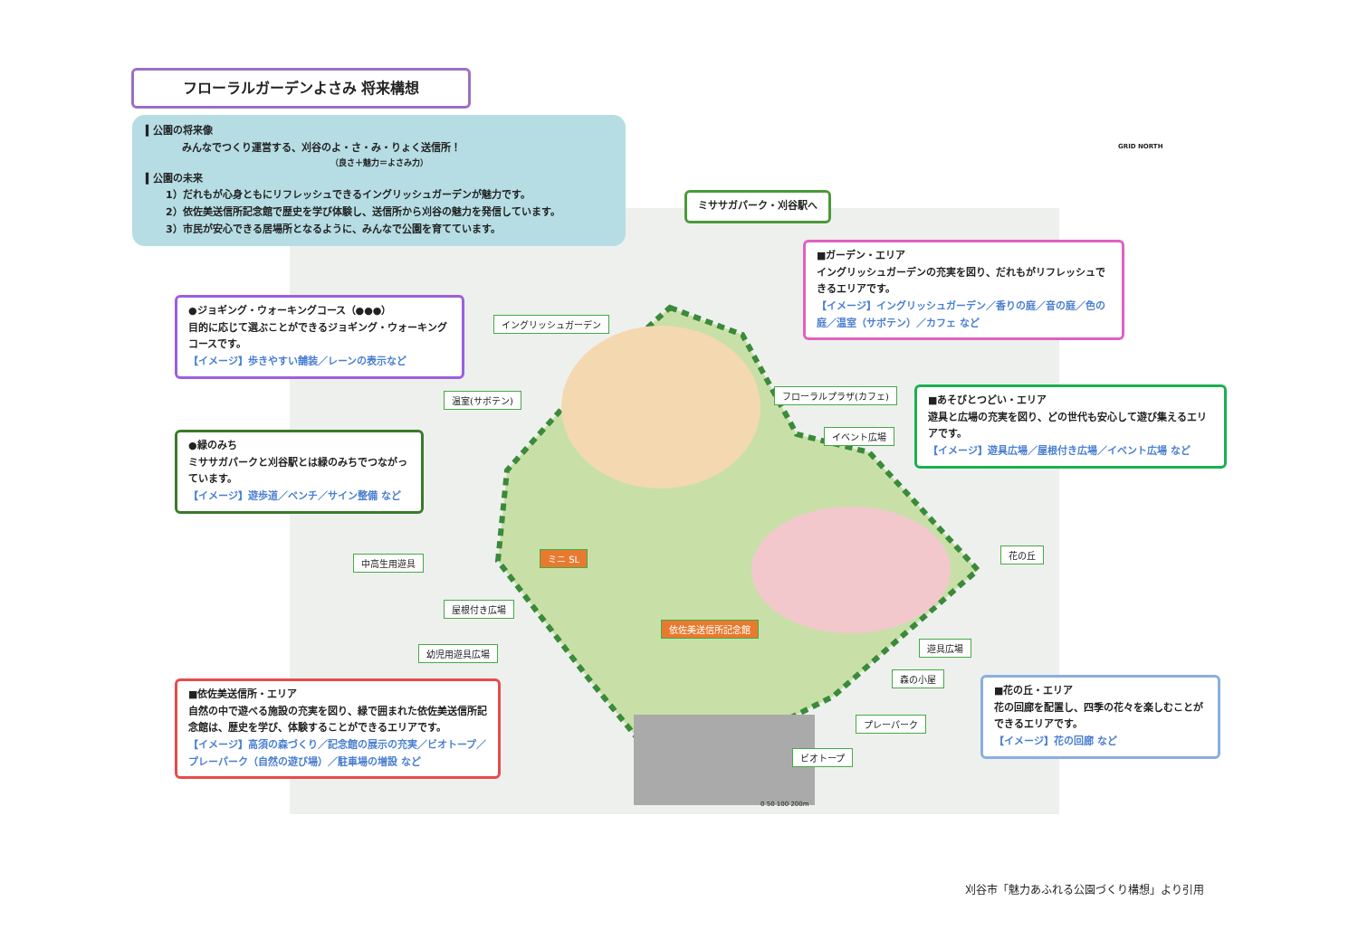フローラルガーデンよさみ 将来構想
▍公園の将来像
みんなでつくり運営する、刈谷のよ・さ・み・りょく送信所！
（良さ＋魅力＝よさみ力）
▍公園の未来
1）だれもが心身ともにリフレッシュできるイングリッシュガーデンが魅力です。
2）依佐美送信所記念館で歴史を学び体験し、送信所から刈谷の魅力を発信しています。
3）市民が安心できる居場所となるように、みんなで公園を育てています。
ミササガパーク・刈谷駅へ
GRID NORTH
■ガーデン・エリア
イングリッシュガーデンの充実を図り、だれもがリフレッシュできるエリアです。
【イメージ】イングリッシュガーデン／香りの庭／音の庭／色の庭／温室（サボテン）／カフェ など
●ジョギング・ウォーキングコース（●●●）
目的に応じて選ぶことができるジョギング・ウォーキングコースです。
【イメージ】歩きやすい舗装／レーンの表示など
■あそびとつどい・エリア
遊具と広場の充実を図り、どの世代も安心して遊び集えるエリアです。
【イメージ】遊具広場／屋根付き広場／イベント広場 など
●緑のみち
ミササガパークと刈谷駅とは緑のみちでつながっています。
【イメージ】遊歩道／ベンチ／サイン整備 など
イングリッシュガーデン
温室(サボテン) フローラルプラザ(カフェ)
イベント広場
ミニ SL
中高生用遊具
花の丘
屋根付き広場
依佐美送信所記念館
幼児用遊具広場
遊具広場
森の小屋
プレーパーク
ビオトープ
■依佐美送信所・エリア
自然の中で遊べる施設の充実を図り、緑で囲まれた依佐美送信所記念館は、歴史を学び、体験することができるエリアです。
【イメージ】高須の森づくり／記念館の展示の充実／ビオトープ／プレーパーク（自然の遊び場）／駐車場の増設 など
■花の丘・エリア
花の回廊を配置し、四季の花々を楽しむことができるエリアです。
【イメージ】花の回廊 など
0 50 100 200m
刈谷市「魅力あふれる公園づくり構想」より引用